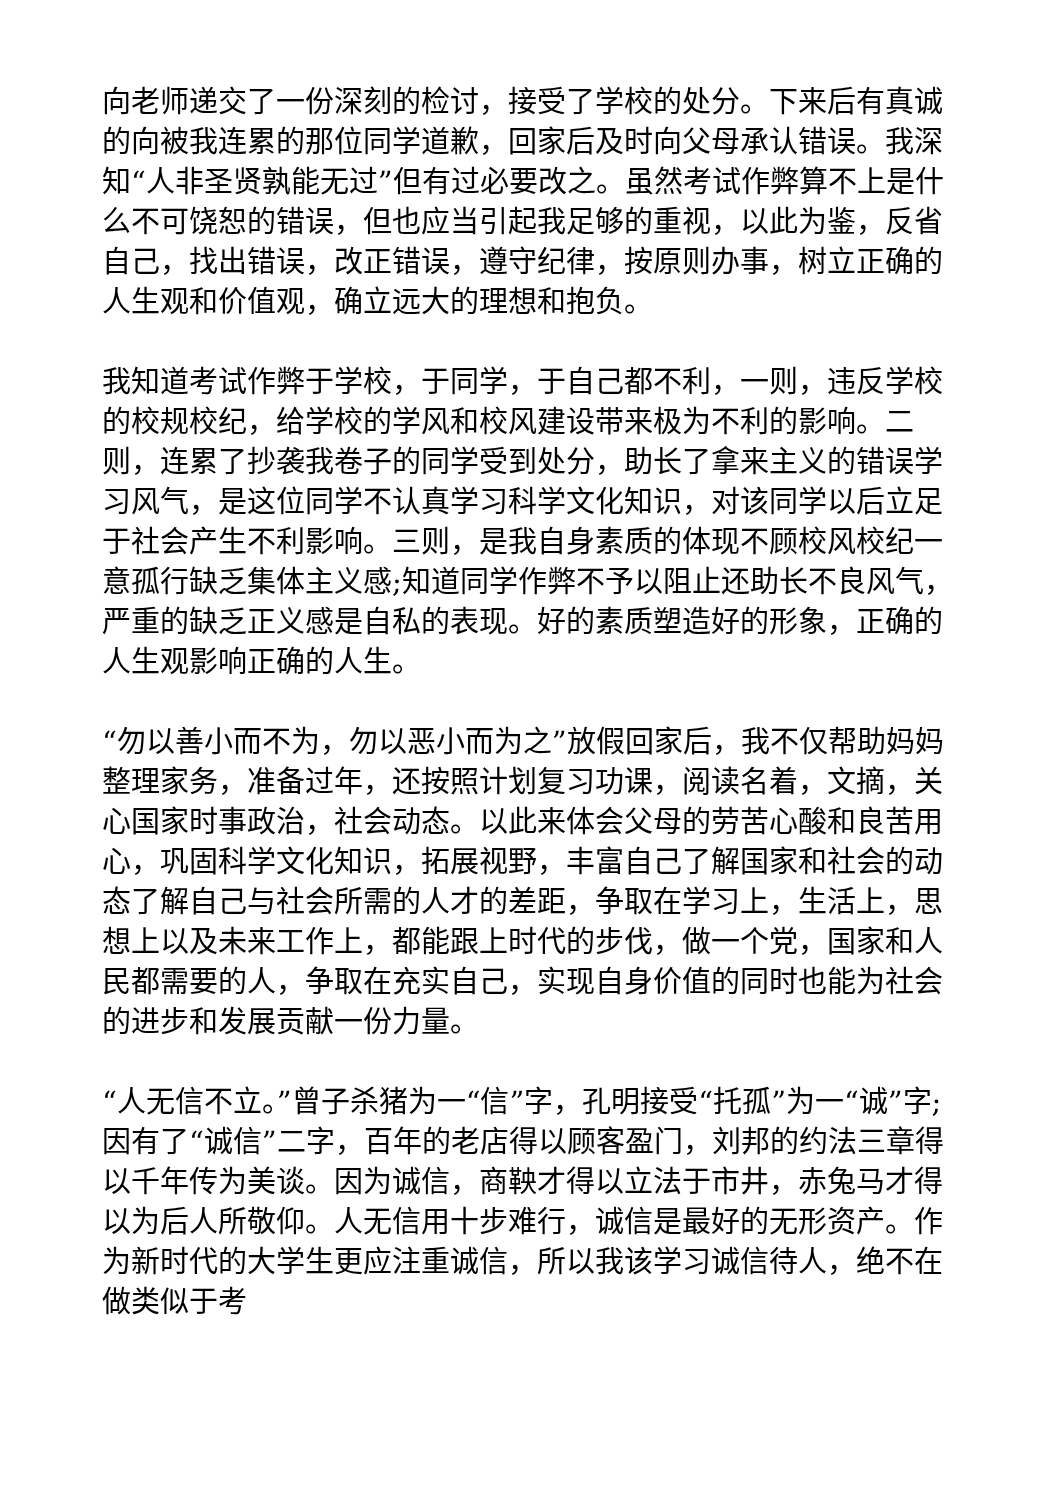向老师递交了一份深刻的检讨，接受了学校的处分。下来后有真诚的向被我连累的那位同学道歉，回家后及时向父母承认错误。我深知“人非圣贤孰能无过”但有过必要改之。虽然考试作弊算不上是什么不可饶恕的错误，但也应当引起我足够的重视，以此为鉴，反省自己，找出错误，改正错误，遵守纪律，按原则办事，树立正确的人生观和价值观，确立远大的理想和抱负。
我知道考试作弊于学校，于同学，于自己都不利，一则，违反学校的校规校纪，给学校的学风和校风建设带来极为不利的影响。二则，连累了抄袭我卷子的同学受到处分，助长了拿来主义的错误学习风气，是这位同学不认真学习科学文化知识，对该同学以后立足于社会产生不利影响。三则，是我自身素质的体现不顾校风校纪一意孤行缺乏集体主义感;知道同学作弊不予以阻止还助长不良风气，严重的缺乏正义感是自私的表现。好的素质塑造好的形象，正确的人生观影响正确的人生。
“勿以善小而不为，勿以恶小而为之”放假回家后，我不仅帮助妈妈整理家务，准备过年，还按照计划复习功课，阅读名着，文摘，关心国家时事政治，社会动态。以此来体会父母的劳苦心酸和良苦用心，巩固科学文化知识，拓展视野，丰富自己了解国家和社会的动态了解自己与社会所需的人才的差距，争取在学习上，生活上，思想上以及未来工作上，都能跟上时代的步伐，做一个党，国家和人民都需要的人，争取在充实自己，实现自身价值的同时也能为社会的进步和发展贡献一份力量。
“人无信不立。”曾子杀猪为一“信”字，孔明接受“托孤”为一“诚”字;因有了“诚信”二字，百年的老店得以顾客盈门，刘邦的约法三章得以千年传为美谈。因为诚信，商鞅才得以立法于市井，赤兔马才得以为后人所敬仰。人无信用十步难行，诚信是最好的无形资产。作为新时代的大学生更应注重诚信，所以我该学习诚信待人，绝不在做类似于考